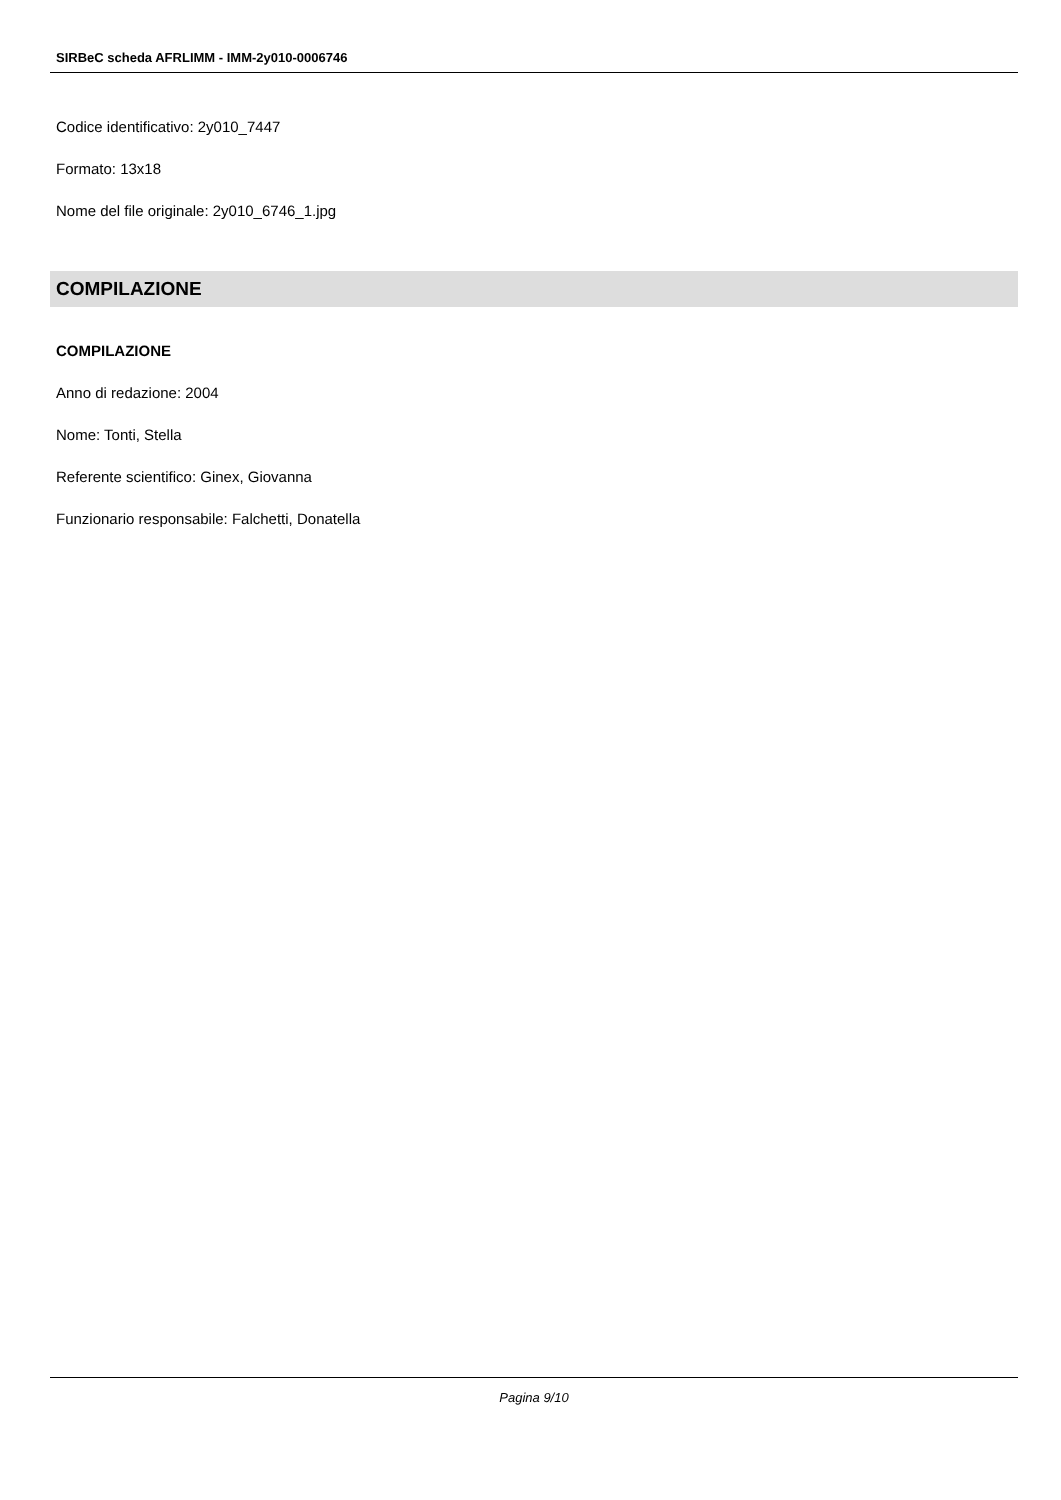SIRBeC scheda AFRLIMM - IMM-2y010-0006746
Codice identificativo: 2y010_7447
Formato: 13x18
Nome del file originale: 2y010_6746_1.jpg
COMPILAZIONE
COMPILAZIONE
Anno di redazione: 2004
Nome: Tonti, Stella
Referente scientifico: Ginex, Giovanna
Funzionario responsabile: Falchetti, Donatella
Pagina 9/10